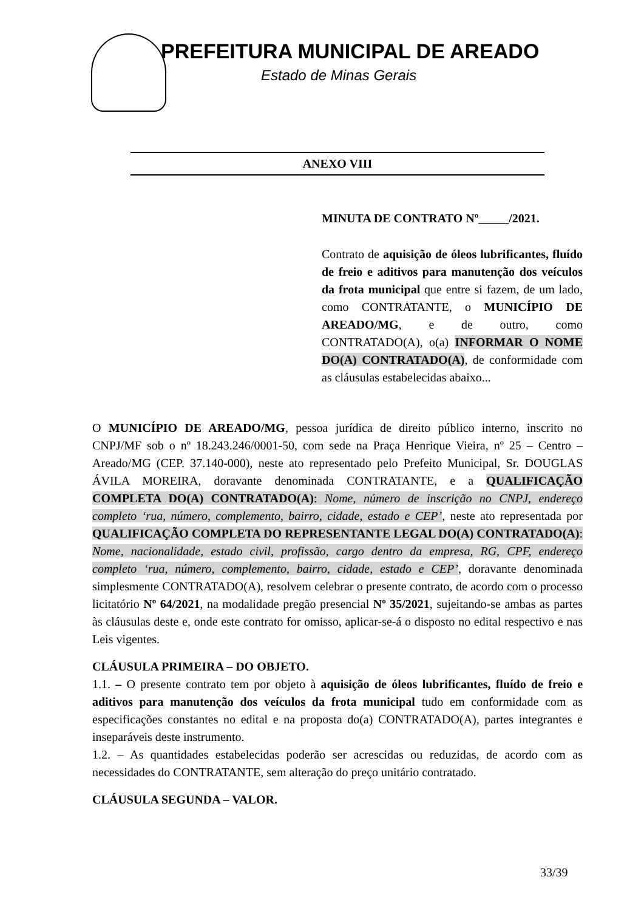PREFEITURA MUNICIPAL DE AREADO
Estado de Minas Gerais
ANEXO VIII
MINUTA DE CONTRATO Nº_____/2021.
Contrato de aquisição de óleos lubrificantes, fluído de freio e aditivos para manutenção dos veículos da frota municipal que entre si fazem, de um lado, como CONTRATANTE, o MUNICÍPIO DE AREADO/MG, e de outro, como CONTRATADO(A), o(a) INFORMAR O NOME DO(A) CONTRATADO(A), de conformidade com as cláusulas estabelecidas abaixo...
O MUNICÍPIO DE AREADO/MG, pessoa jurídica de direito público interno, inscrito no CNPJ/MF sob o nº 18.243.246/0001-50, com sede na Praça Henrique Vieira, nº 25 – Centro – Areado/MG (CEP. 37.140-000), neste ato representado pelo Prefeito Municipal, Sr. DOUGLAS ÁVILA MOREIRA, doravante denominada CONTRATANTE, e a QUALIFICAÇÃO COMPLETA DO(A) CONTRATADO(A): Nome, número de inscrição no CNPJ, endereço completo ‘rua, número, complemento, bairro, cidade, estado e CEP’, neste ato representada por QUALIFICAÇÃO COMPLETA DO REPRESENTANTE LEGAL DO(A) CONTRATADO(A): Nome, nacionalidade, estado civil, profissão, cargo dentro da empresa, RG, CPF, endereço completo ‘rua, número, complemento, bairro, cidade, estado e CEP’, doravante denominada simplesmente CONTRATADO(A), resolvem celebrar o presente contrato, de acordo com o processo licitatório Nº 64/2021, na modalidade pregão presencial Nº 35/2021, sujeitando-se ambas as partes às cláusulas deste e, onde este contrato for omisso, aplicar-se-á o disposto no edital respectivo e nas Leis vigentes.
CLÁUSULA PRIMEIRA – DO OBJETO.
1.1. – O presente contrato tem por objeto à aquisição de óleos lubrificantes, fluído de freio e aditivos para manutenção dos veículos da frota municipal tudo em conformidade com as especificações constantes no edital e na proposta do(a) CONTRATADO(A), partes integrantes e inseparáveis deste instrumento.
1.2. – As quantidades estabelecidas poderão ser acrescidas ou reduzidas, de acordo com as necessidades do CONTRATANTE, sem alteração do preço unitário contratado.
CLÁUSULA SEGUNDA – VALOR.
33/39